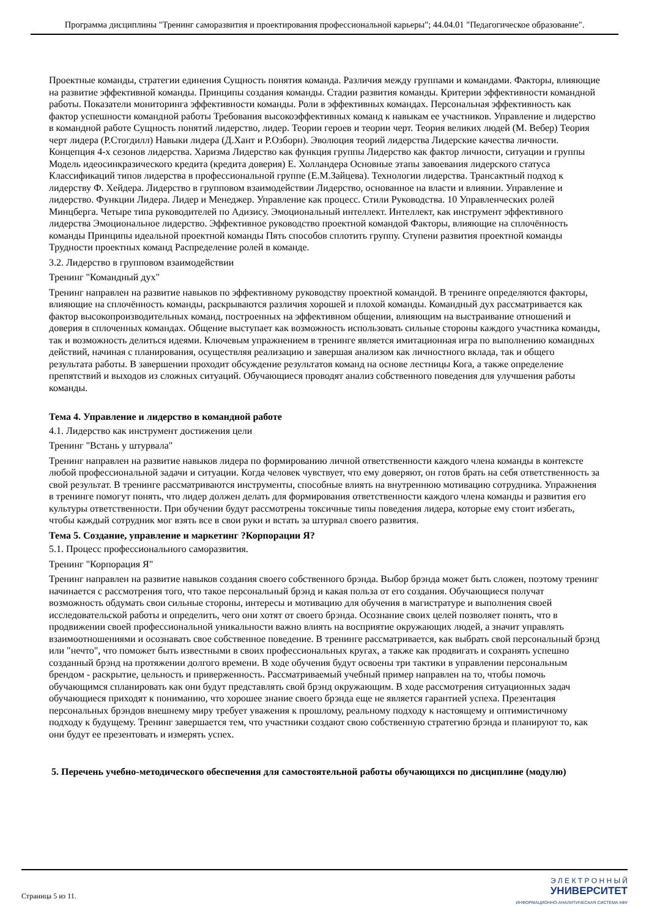Программа дисциплины "Тренинг саморазвития и проектирования профессиональной карьеры"; 44.04.01 "Педагогическое образование".
Проектные команды, стратегии единения Сущность понятия команда. Различия между группами и командами. Факторы, влияющие на развитие эффективной команды. Принципы создания команды. Стадии развития команды. Критерии эффективности командной работы. Показатели мониторинга эффективности команды. Роли в эффективных командах. Персональная эффективность как фактор успешности командной работы Требования высокоэффективных команд к навыкам ее участников. Управление и лидерство в командной работе Сущность понятий лидерство, лидер. Теории героев и теории черт. Теория великих людей (М. Вебер) Теория черт лидера (Р.Стогдилл) Навыки лидера (Д.Хант и Р.Озборн). Эволюция теорий лидерства Лидерские качества личности. Концепция 4-х сезонов лидерства. Харизма Лидерство как функция группы Лидерство как фактор личности, ситуации и группы Модель идеосинкразического кредита (кредита доверия) Е. Холландера Основные этапы завоевания лидерского статуса Классификаций типов лидерства в профессиональной группе (Е.М.Зайцева). Технологии лидерства. Трансактный подход к лидерству Ф. Хейдера. Лидерство в групповом взаимодействии Лидерство, основанное на власти и влиянии. Управление и лидерство. Функции Лидера. Лидер и Менеджер. Управление как процесс. Стили Руководства. 10 Управленческих ролей Минцберга. Четыре типа руководителей по Адизису. Эмоциональный интеллект. Интеллект, как инструмент эффективного лидерства Эмоциональное лидерство. Эффективное руководство проектной командой Факторы, влияющие на сплочённость команды Принципы идеальной проектной команды Пять способов сплотить группу. Ступени развития проектной команды Трудности проектных команд Распределение ролей в команде.
3.2. Лидерство в групповом взаимодействии
Тренинг "Командный дух"
Тренинг направлен на развитие навыков по эффективному руководству проектной командой. В тренинге определяются факторы, влияющие на сплочённость команды, раскрываются различия хорошей и плохой команды. Командный дух рассматривается как фактор высокопроизводительных команд, построенных на эффективном общении, влияющим на выстраивание отношений и доверия в сплоченных командах. Общение выступает как возможность использовать сильные стороны каждого участника команды, так и возможность делиться идеями. Ключевым упражнением в тренинге является имитационная игра по выполнению командных действий, начиная с планирования, осуществляя реализацию и завершая анализом как личностного вклада, так и общего результата работы. В завершении проходит обсуждение результатов команд на основе лестницы Кога, а также определение препятствий и выходов из сложных ситуаций. Обучающиеся проводят анализ собственного поведения для улучшения работы команды.
Тема 4. Управление и лидерство в командной работе
4.1. Лидерство как инструмент достижения цели
Тренинг "Встань у штурвала"
Тренинг направлен на развитие навыков лидера по формированию личной ответственности каждого члена команды в контексте любой профессиональной задачи и ситуации. Когда человек чувствует, что ему доверяют, он готов брать на себя ответственность за свой результат. В тренинге рассматриваются инструменты, способные влиять на внутреннюю мотивацию сотрудника. Упражнения в тренинге помогут понять, что лидер должен делать для формирования ответственности каждого члена команды и развития его культуры ответственности. При обучении будут рассмотрены токсичные типы поведения лидера, которые ему стоит избегать, чтобы каждый сотрудник мог взять все в свои руки и встать за штурвал своего развития.
Тема 5. Создание, управление и маркетинг ?Корпорации Я?
5.1. Процесс профессионального саморазвития.
Тренинг "Корпорация Я"
Тренинг направлен на развитие навыков создания своего собственного брэнда. Выбор брэнда может быть сложен, поэтому тренинг начинается с рассмотрения того, что такое персональный брэнд и какая польза от его создания. Обучающиеся получат возможность обдумать свои сильные стороны, интересы и мотивацию для обучения в магистратуре и выполнения своей исследовательской работы и определить, чего они хотят от своего брэнда. Осознание своих целей позволяет понять, что в продвижении своей профессиональной уникальности важно влиять на восприятие окружающих людей, а значит управлять взаимоотношениями и осознавать свое собственное поведение. В тренинге рассматривается, как выбрать свой персональный брэнд или "нечто", что поможет быть известными в своих профессиональных кругах, а также как продвигать и сохранять успешно созданный брэнд на протяжении долгого времени. В ходе обучения будут освоены три тактики в управлении персональным брендом - раскрытие, цельность и приверженность. Рассматриваемый учебный пример направлен на то, чтобы помочь обучающимся спланировать как они будут представлять свой брэнд окружающим. В ходе рассмотрения ситуационных задач обучающиеся приходят к пониманию, что хорошее знание своего брэнда еще не является гарантией успеха. Презентация персональных брэндов внешнему миру требует уважения к прошлому, реальному подходу к настоящему и оптимистичному подходу к будущему. Тренинг завершается тем, что участники создают свою собственную стратегию брэнда и планируют то, как они будут ее презентовать и измерять успех.
5. Перечень учебно-методического обеспечения для самостоятельной работы обучающихся по дисциплине (модулю)
Страница 5 из 11.
Э Л Е К Т Р О Н Н Ы Й
УНИВЕРСИТЕТ
ИНФОРМАЦИОННО-АНАЛИТИЧЕСКАЯ СИСТЕМА КФУ